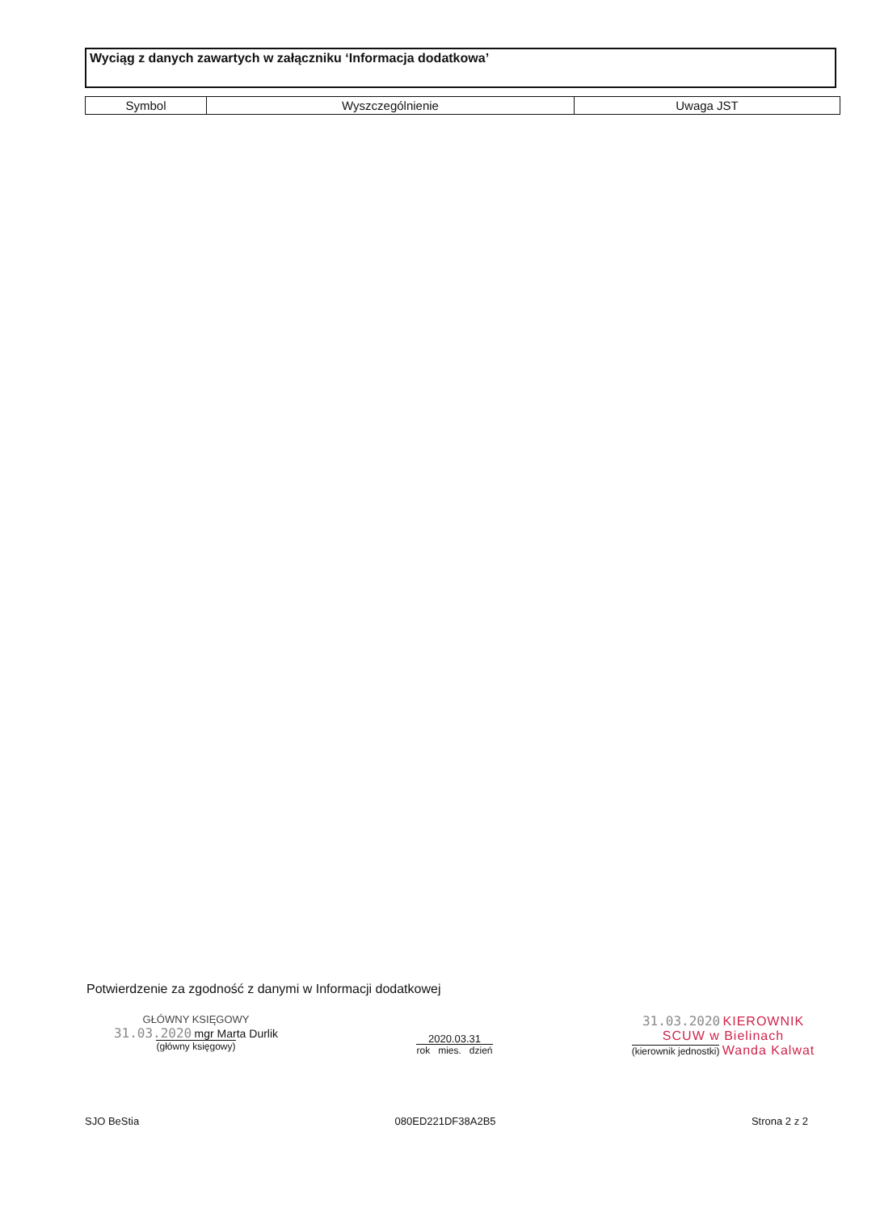Wyciąg z danych zawartych w załączniku ‘Informacja dodatkowa’
| Symbol | Wyszczególnienie | Uwaga JST |
| --- | --- | --- |
Potwierdzenie za zgodność z danymi w Informacji dodatkowej
GŁÓWNY KSIĘGOWY
31.03.2020 mgr Marta Durlik
(główny księgowy)
2020.03.31
rok mies. dzień
31.03.2020 KIEROWNIK
SCUW w Bielinach
(kierownik jednostki) Wanda Kalwat
SJO BeStia 080ED221DF38A2B5 Strona 2 z 2